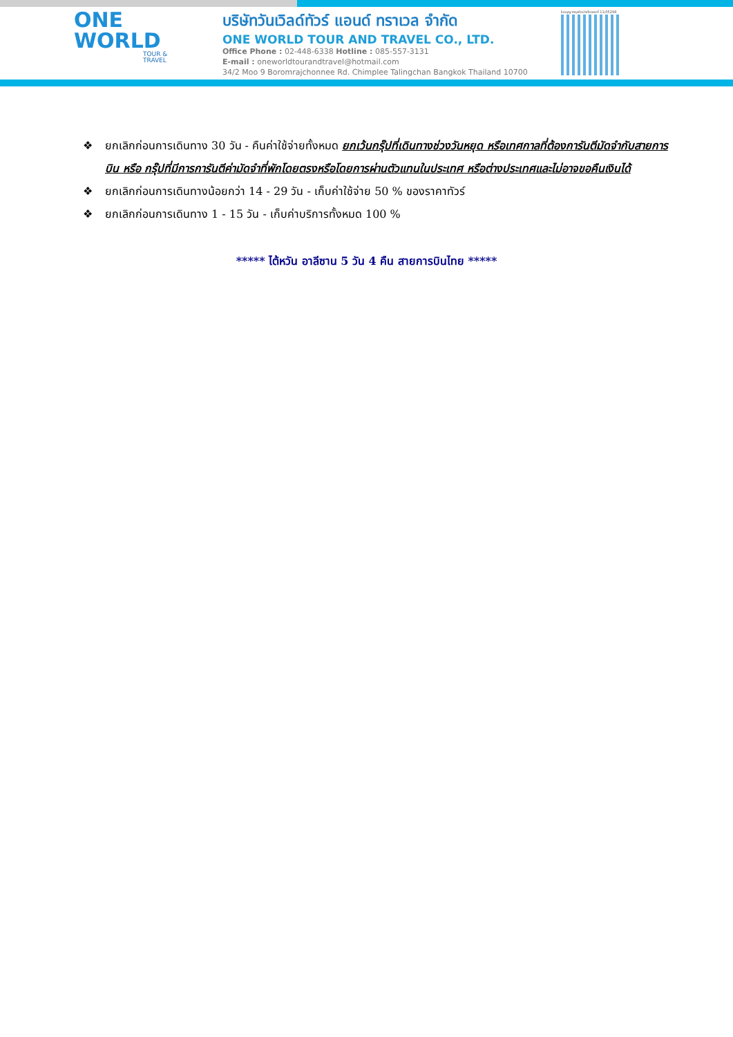ONE
WORLD
TOUR & TRAVEL
บริษัทวันเวิลด์ทัวร์ แอนด์ ทราเวล จำกัด
ONE WORLD TOUR AND TRAVEL CO., LTD.
Office Phone : 02-448-6338 Hotline : 085-557-3131
E-mail : oneworldtourandtravel@hotmail.com
34/2 Moo 9 Boromrajchonnee Rd. Chimplee Talingchan Bangkok Thailand 10700
ใบอนุญาตธุรกิจนำเที่ยวเลขที่ 11/05298
❖ ยกเลิกก่อนการเดินทาง 30 วัน - คืนค่าใช้จ่ายทั้งหมด ยกเว้นกรุ๊ปที่เดินทางช่วงวันหยุด หรือเทศกาลที่ต้องการันตีมัดจำกับสายการบิน หรือ กรุ๊ปที่มีการการันตีค่ามัดจำที่พักโดยตรงหรือโดยการผ่านตัวแทนในประเทศ หรือต่างประเทศและไม่อาจขอคืนเงินได้
❖ ยกเลิกก่อนการเดินทางน้อยกว่า 14 - 29 วัน - เก็บค่าใช้จ่าย 50 % ของราคาทัวร์
❖ ยกเลิกก่อนการเดินทาง 1 - 15 วัน - เก็บค่าบริการทั้งหมด 100 %
***** ไต้หวัน อาลีซาน 5 วัน 4 คืน สายการบินไทย *****